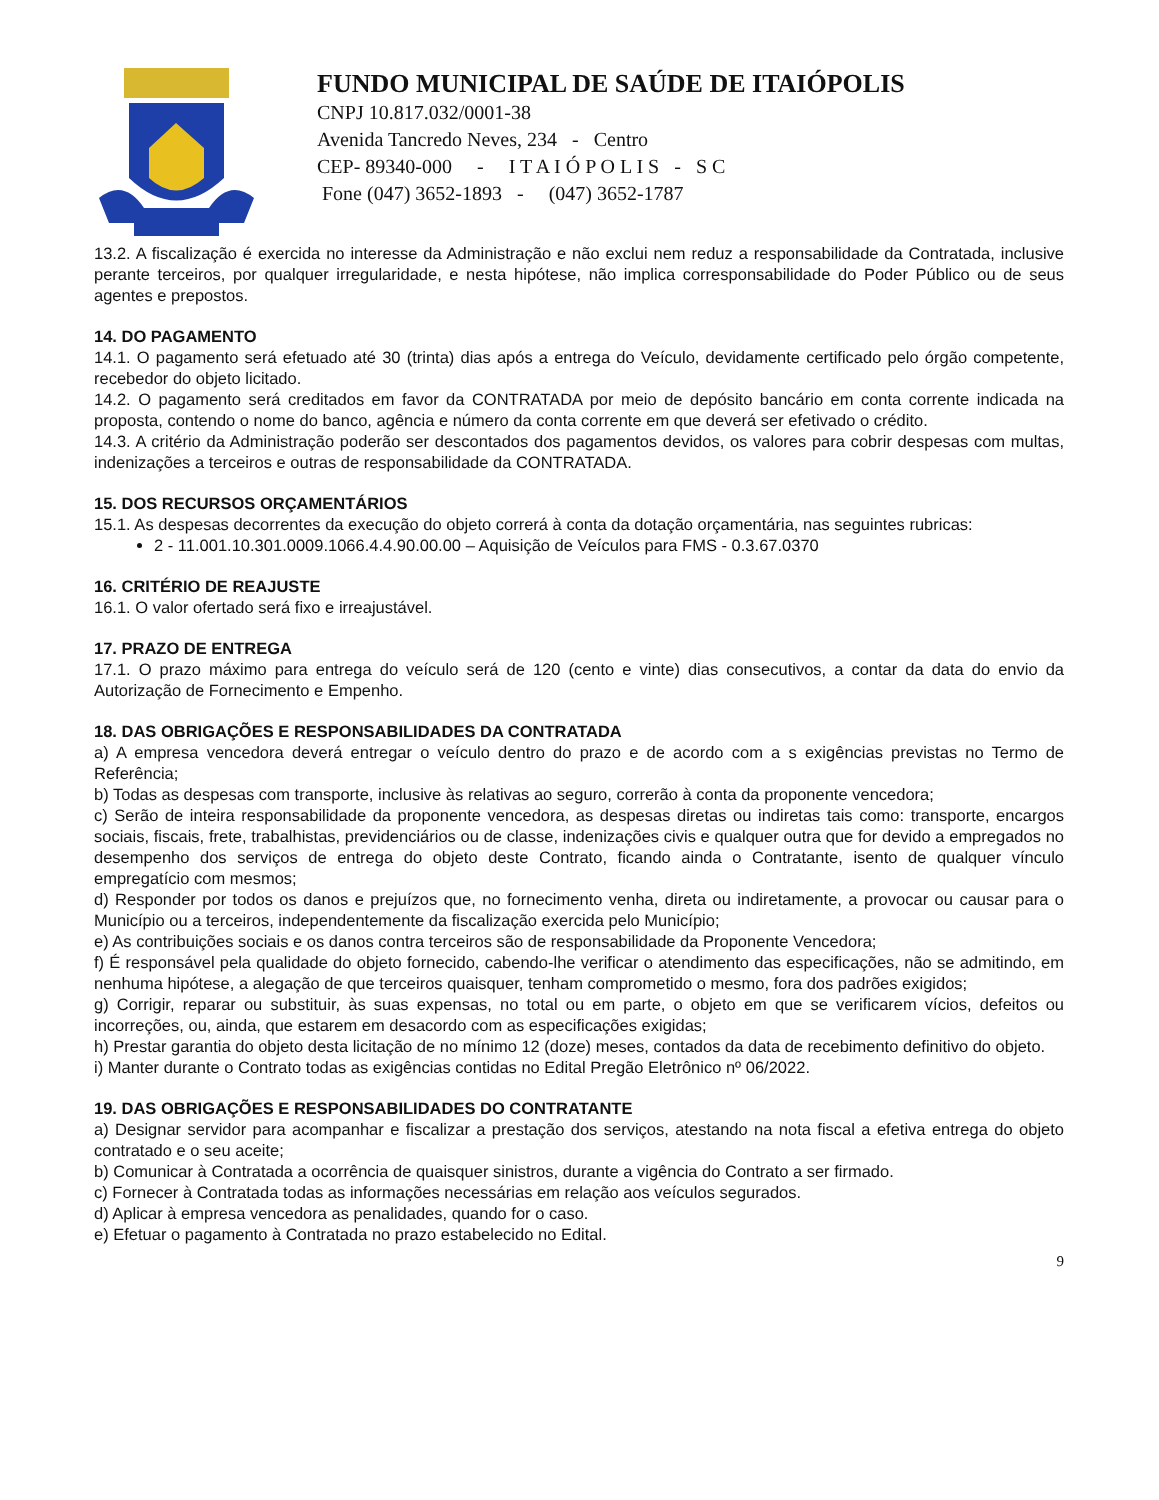FUNDO MUNICIPAL DE SAÚDE DE ITAIÓPOLIS
CNPJ 10.817.032/0001-38
Avenida Tancredo Neves, 234 - Centro
CEP- 89340-000 - I T A I Ó P O L I S - S C
Fone (047) 3652-1893 - (047) 3652-1787
13.2. A fiscalização é exercida no interesse da Administração e não exclui nem reduz a responsabilidade da Contratada, inclusive perante terceiros, por qualquer irregularidade, e nesta hipótese, não implica corresponsabilidade do Poder Público ou de seus agentes e prepostos.
14. DO PAGAMENTO
14.1. O pagamento será efetuado até 30 (trinta) dias após a entrega do Veículo, devidamente certificado pelo órgão competente, recebedor do objeto licitado.
14.2. O pagamento será creditados em favor da CONTRATADA por meio de depósito bancário em conta corrente indicada na proposta, contendo o nome do banco, agência e número da conta corrente em que deverá ser efetivado o crédito.
14.3. A critério da Administração poderão ser descontados dos pagamentos devidos, os valores para cobrir despesas com multas, indenizações a terceiros e outras de responsabilidade da CONTRATADA.
15. DOS RECURSOS ORÇAMENTÁRIOS
15.1. As despesas decorrentes da execução do objeto correrá à conta da dotação orçamentária, nas seguintes rubricas:
2 - 11.001.10.301.0009.1066.4.4.90.00.00 – Aquisição de Veículos para FMS - 0.3.67.0370
16. CRITÉRIO DE REAJUSTE
16.1. O valor ofertado será fixo e irreajustável.
17. PRAZO DE ENTREGA
17.1. O prazo máximo para entrega do veículo será de 120 (cento e vinte) dias consecutivos, a contar da data do envio da Autorização de Fornecimento e Empenho.
18. DAS OBRIGAÇÕES E RESPONSABILIDADES DA CONTRATADA
a) A empresa vencedora deverá entregar o veículo dentro do prazo e de acordo com a s exigências previstas no Termo de Referência;
b) Todas as despesas com transporte, inclusive às relativas ao seguro, correrão à conta da proponente vencedora;
c) Serão de inteira responsabilidade da proponente vencedora, as despesas diretas ou indiretas tais como: transporte, encargos sociais, fiscais, frete, trabalhistas, previdenciários ou de classe, indenizações civis e qualquer outra que for devido a empregados no desempenho dos serviços de entrega do objeto deste Contrato, ficando ainda o Contratante, isento de qualquer vínculo empregatício com mesmos;
d) Responder por todos os danos e prejuízos que, no fornecimento venha, direta ou indiretamente, a provocar ou causar para o Município ou a terceiros, independentemente da fiscalização exercida pelo Município;
e) As contribuições sociais e os danos contra terceiros são de responsabilidade da Proponente Vencedora;
f) É responsável pela qualidade do objeto fornecido, cabendo-lhe verificar o atendimento das especificações, não se admitindo, em nenhuma hipótese, a alegação de que terceiros quaisquer, tenham comprometido o mesmo, fora dos padrões exigidos;
g) Corrigir, reparar ou substituir, às suas expensas, no total ou em parte, o objeto em que se verificarem vícios, defeitos ou incorreções, ou, ainda, que estarem em desacordo com as especificações exigidas;
h) Prestar garantia do objeto desta licitação de no mínimo 12 (doze) meses, contados da data de recebimento definitivo do objeto.
i) Manter durante o Contrato todas as exigências contidas no Edital Pregão Eletrônico nº 06/2022.
19. DAS OBRIGAÇÕES E RESPONSABILIDADES DO CONTRATANTE
a) Designar servidor para acompanhar e fiscalizar a prestação dos serviços, atestando na nota fiscal a efetiva entrega do objeto contratado e o seu aceite;
b) Comunicar à Contratada a ocorrência de quaisquer sinistros, durante a vigência do Contrato a ser firmado.
c) Fornecer à Contratada todas as informações necessárias em relação aos veículos segurados.
d) Aplicar à empresa vencedora as penalidades, quando for o caso.
e) Efetuar o pagamento à Contratada no prazo estabelecido no Edital.
9